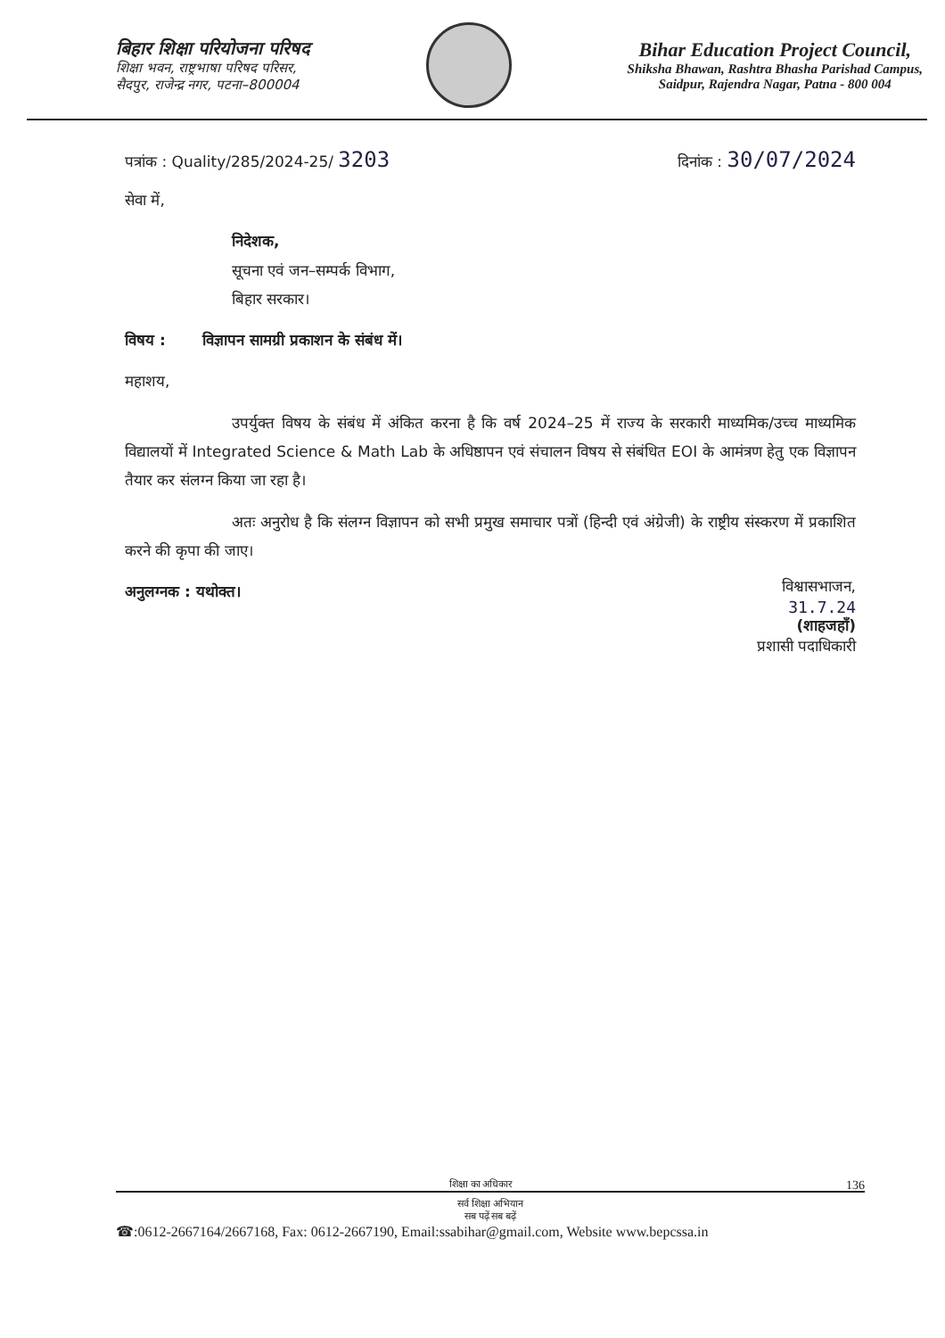बिहार शिक्षा परियोजना परिषद
शिक्षा भवन, राष्ट्रभाषा परिषद परिसर,
सैदपुर, राजेन्द्र नगर, पटना–800004
Bihar Education Project Council,
Shiksha Bhawan, Rashtra Bhasha Parishad Campus,
Saidpur, Rajendra Nagar, Patna - 800 004
पत्रांक : Quality/285/2024-25/ 3203
दिनांक : 30/07/2024
सेवा में,
निदेशक,
सूचना एवं जन–सम्पर्क विभाग,
बिहार सरकार।
विषय : विज्ञापन सामग्री प्रकाशन के संबंध में।
महाशय,
उपर्युक्त विषय के संबंध में अंकित करना है कि वर्ष 2024–25 में राज्य के सरकारी माध्यमिक/उच्च माध्यमिक विद्यालयों में Integrated Science & Math Lab के अधिष्ठापन एवं संचालन विषय से संबंधित EOI के आमंत्रण हेतु एक विज्ञापन तैयार कर संलग्न किया जा रहा है।
अतः अनुरोध है कि संलग्न विज्ञापन को सभी प्रमुख समाचार पत्रों (हिन्दी एवं अंग्रेजी) के राष्ट्रीय संस्करण में प्रकाशित करने की कृपा की जाए।
विश्वासभाजन,
31.7.24
(शाहजहाँ)
प्रशासी पदाधिकारी
अनुलग्नक : यथोक्त।
शिक्षा का अधिकार 136
सर्व शिक्षा अभियान
सब पढ़ें सब बढ़ें
☎:0612-2667164/2667168, Fax: 0612-2667190, Email:ssabihar@gmail.com, Website www.bepcssa.in